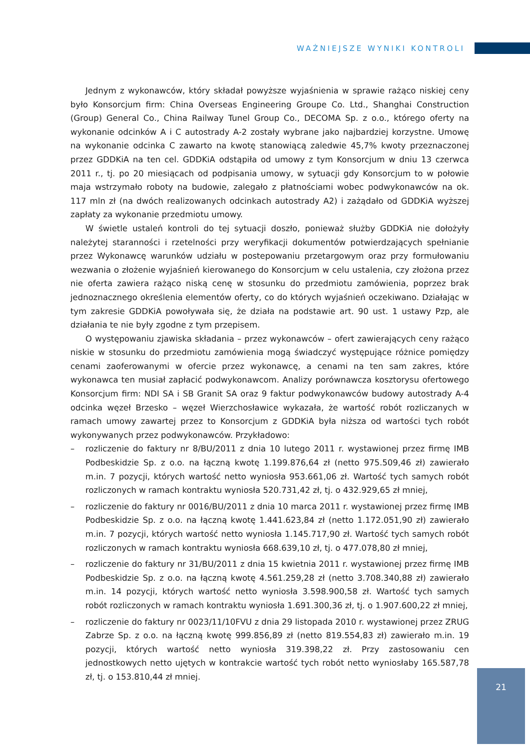WAŻNIEJSZE WYNIKI KONTROLI
Jednym z wykonawców, który składał powyższe wyjaśnienia w sprawie rażąco niskiej ceny było Konsorcjum firm: China Overseas Engineering Groupe Co. Ltd., Shanghai Construction (Group) General Co., China Railway Tunel Group Co., DECOMA Sp. z o.o., którego oferty na wykonanie odcinków A i C autostrady A-2 zostały wybrane jako najbardziej korzystne. Umowę na wykonanie odcinka C zawarto na kwotę stanowiącą zaledwie 45,7% kwoty przeznaczonej przez GDDKiA na ten cel. GDDKiA odstąpiła od umowy z tym Konsorcjum w dniu 13 czerwca 2011 r., tj. po 20 miesiącach od podpisania umowy, w sytuacji gdy Konsorcjum to w połowie maja wstrzymało roboty na budowie, zalegało z płatnościami wobec podwykonawców na ok. 117 mln zł (na dwóch realizowanych odcinkach autostrady A2) i zażądało od GDDKiA wyższej zapłaty za wykonanie przedmiotu umowy.
W świetle ustaleń kontroli do tej sytuacji doszło, ponieważ służby GDDKiA nie dołożyły należytej staranności i rzetelności przy weryfikacji dokumentów potwierdzających spełnianie przez Wykonawcę warunków udziału w postepowaniu przetargowym oraz przy formułowaniu wezwania o złożenie wyjaśnień kierowanego do Konsorcjum w celu ustalenia, czy złożona przez nie oferta zawiera rażąco niską cenę w stosunku do przedmiotu zamówienia, poprzez brak jednoznacznego określenia elementów oferty, co do których wyjaśnień oczekiwano. Działając w tym zakresie GDDKiA powoływała się, że działa na podstawie art. 90 ust. 1 ustawy Pzp, ale działania te nie były zgodne z tym przepisem.
O występowaniu zjawiska składania – przez wykonawców – ofert zawierających ceny rażąco niskie w stosunku do przedmiotu zamówienia mogą świadczyć występujące różnice pomiędzy cenami zaoferowanymi w ofercie przez wykonawcę, a cenami na ten sam zakres, które wykonawca ten musiał zapłacić podwykonawcom. Analizy porównawcza kosztorysu ofertowego Konsorcjum firm: NDI SA i SB Granit SA oraz 9 faktur podwykonawców budowy autostrady A-4 odcinka węzeł Brzesko – węzeł Wierzchosławice wykazała, że wartość robót rozliczanych w ramach umowy zawartej przez to Konsorcjum z GDDKiA była niższa od wartości tych robót wykonywanych przez podwykonawców. Przykładowo:
– rozliczenie do faktury nr 8/BU/2011 z dnia 10 lutego 2011 r. wystawionej przez firmę IMB Podbeskidzie Sp. z o.o. na łączną kwotę 1.199.876,64 zł (netto 975.509,46 zł) zawierało m.in. 7 pozycji, których wartość netto wyniosła 953.661,06 zł. Wartość tych samych robót rozliczonych w ramach kontraktu wyniosła 520.731,42 zł, tj. o 432.929,65 zł mniej,
– rozliczenie do faktury nr 0016/BU/2011 z dnia 10 marca 2011 r. wystawionej przez firmę IMB Podbeskidzie Sp. z o.o. na łączną kwotę 1.441.623,84 zł (netto 1.172.051,90 zł) zawierało m.in. 7 pozycji, których wartość netto wyniosła 1.145.717,90 zł. Wartość tych samych robót rozliczonych w ramach kontraktu wyniosła 668.639,10 zł, tj. o 477.078,80 zł mniej,
– rozliczenie do faktury nr 31/BU/2011 z dnia 15 kwietnia 2011 r. wystawionej przez firmę IMB Podbeskidzie Sp. z o.o. na łączną kwotę 4.561.259,28 zł (netto 3.708.340,88 zł) zawierało m.in. 14 pozycji, których wartość netto wyniosła 3.598.900,58 zł. Wartość tych samych robót rozliczonych w ramach kontraktu wyniosła 1.691.300,36 zł, tj. o 1.907.600,22 zł mniej,
– rozliczenie do faktury nr 0023/11/10FVU z dnia 29 listopada 2010 r. wystawionej przez ZRUG Zabrze Sp. z o.o. na łączną kwotę 999.856,89 zł (netto 819.554,83 zł) zawierało m.in. 19 pozycji, których wartość netto wyniosła 319.398,22 zł. Przy zastosowaniu cen jednostkowych netto ujętych w kontrakcie wartość tych robót netto wyniosłaby 165.587,78 zł, tj. o 153.810,44 zł mniej.
21